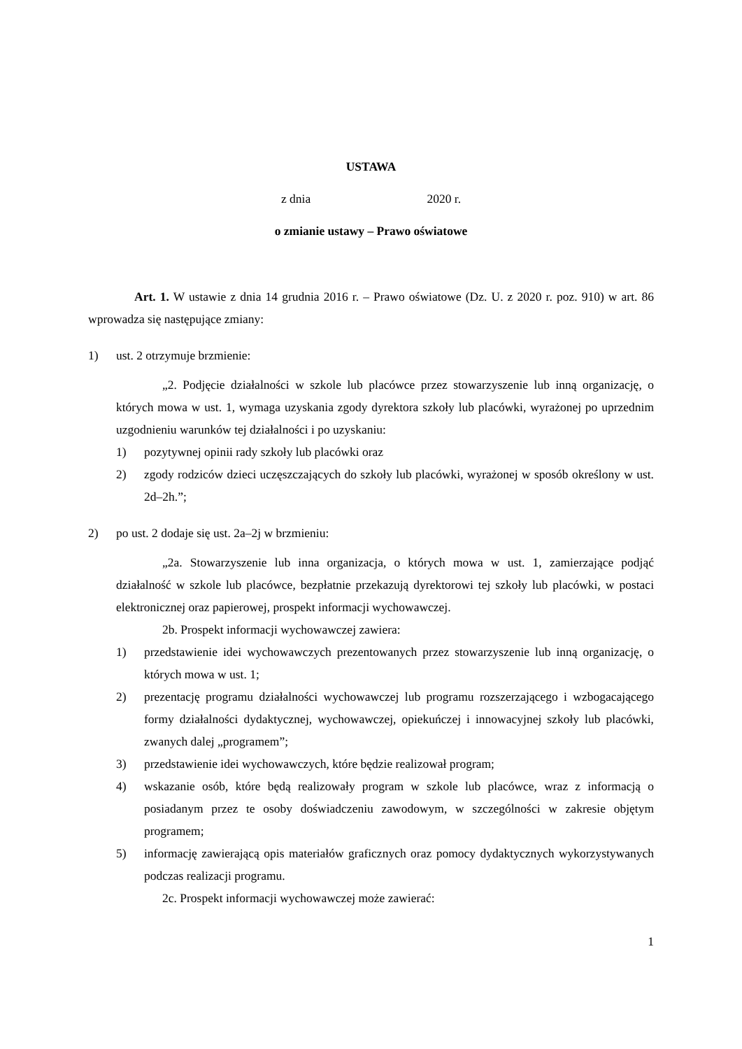USTAWA
z dnia 2020 r.
o zmianie ustawy – Prawo oświatowe
Art. 1. W ustawie z dnia 14 grudnia 2016 r. – Prawo oświatowe (Dz. U. z 2020 r. poz. 910) w art. 86 wprowadza się następujące zmiany:
1) ust. 2 otrzymuje brzmienie:
„2. Podjęcie działalności w szkole lub placówce przez stowarzyszenie lub inną organizację, o których mowa w ust. 1, wymaga uzyskania zgody dyrektora szkoły lub placówki, wyrażonej po uprzednim uzgodnieniu warunków tej działalności i po uzyskaniu:
1) pozytywnej opinii rady szkoły lub placówki oraz
2) zgody rodziców dzieci uczęszczających do szkoły lub placówki, wyrażonej w sposób określony w ust. 2d–2h.”;
2) po ust. 2 dodaje się ust. 2a–2j w brzmieniu:
„2a. Stowarzyszenie lub inna organizacja, o których mowa w ust. 1, zamierzające podjąć działalność w szkole lub placówce, bezpłatnie przekazują dyrektorowi tej szkoły lub placówki, w postaci elektronicznej oraz papierowej, prospekt informacji wychowawczej.
2b. Prospekt informacji wychowawczej zawiera:
1) przedstawienie idei wychowawczych prezentowanych przez stowarzyszenie lub inną organizację, o których mowa w ust. 1;
2) prezentację programu działalności wychowawczej lub programu rozszerzającego i wzbogacającego formy działalności dydaktycznej, wychowawczej, opiekuńczej i innowacyjnej szkoły lub placówki, zwanych dalej „programem”;
3) przedstawienie idei wychowawczych, które będzie realizował program;
4) wskazanie osób, które będą realizowały program w szkole lub placówce, wraz z informacją o posiadanym przez te osoby doświadczeniu zawodowym, w szczególności w zakresie objętym programem;
5) informację zawierającą opis materiałów graficznych oraz pomocy dydaktycznych wykorzystywanych podczas realizacji programu.
2c. Prospekt informacji wychowawczej może zawierać:
1